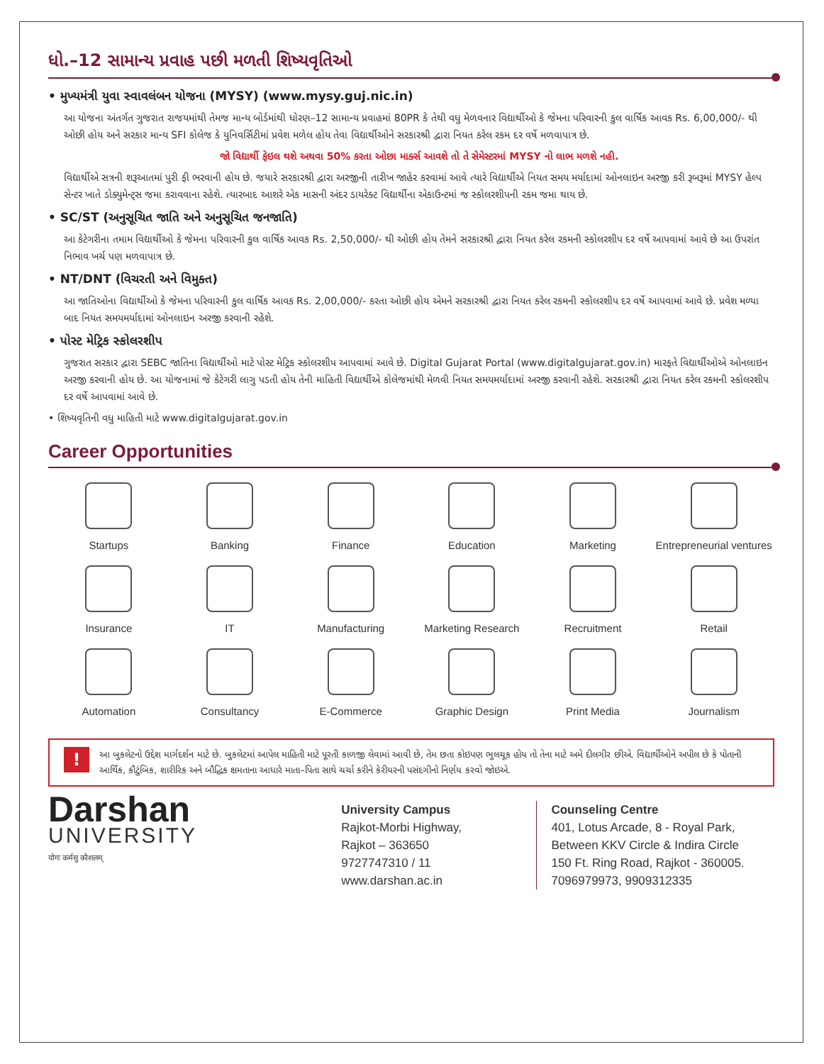ધો.–12 સામાન્ય પ્રવાહ પછી મળતી શિષ્યવૃતિઓ
• મુખ્યમંત્રી યુવા સ્વાવલંબન યોજના (MYSY) (www.mysy.guj.nic.in)
આ યોજના અંતર્ગત ગુજરાત રાજયમાંથી તેમજ માન્ય બોર્ડમાંથી ધોરણ–12 સામાન્ય પ્રવાહમાં 80PR કે તેથી વધુ મેળવનાર વિદ્યાર્થીઓ કે જેમના પરિવારની કુલ વાર્ષિક આવક Rs. 6,00,000/- થી ઓછી હોય અને સરકાર માન્ય SFI કોલેજ કે યુનિવર્સિટીમાં પ્રવેશ મળેલ હોય તેવા વિદ્યાર્થીઓને સરકારશ્રી દ્વારા નિયત કરેલ રકમ દર વર્ષે મળવાપાત્ર છે.
જો વિદ્યાર્થી ફેઇલ થશે અથવા 50% કરતા ઓછા માર્ક્સ આવશે તો તે સેમેસ્ટરમાં MYSY નો લાભ મળશે નહી.
વિદ્યાર્થીએ સત્રની શરૂઆતમાં પુરી ફી ભરવાની હોય છે. જયારે સરકારશ્રી દ્વારા અરજીની તારીખ જાહેર કરવામાં આવે ત્યારે વિદ્યાર્થીએ નિયત સમય મર્યાદામાં ઓનલાઇન અરજી કરી રૂબરૂમાં MYSY હેલ્પ સેન્ટર ખાતે ડોક્યુમેન્ટ્સ જમા કરાવવાના રહેશે. ત્યારબાદ આશરે એક માસની અંદર ડાયરેક્ટ વિદ્યાર્થીના એકાઉન્ટમાં જ સ્કોલરશીપની રકમ જમા થાય છે.
• SC/ST (અનુસૂચિત જાતિ અને અનુસૂચિત જનજાતિ)
આ કેટેગરીના તમામ વિદ્યાર્થીઓ કે જેમના પરિવારની કુલ વાર્ષિક આવક Rs. 2,50,000/- થી ઓછી હોય તેમને સરકારશ્રી દ્વારા નિયત કરેલ રકમની સ્કોલરશીપ દર વર્ષે આપવામાં આવે છે આ ઉપરાંત નિભાવ ખર્ચ પણ મળવાપાત્ર છે.
• NT/DNT (વિચરતી અને વિમુક્ત)
આ જાતિઓના વિદ્યાર્થીઓ કે જેમના પરિવારની કુલ વાર્ષિક આવક Rs. 2,00,000/- કરતા ઓછી હોય એમને સરકારશ્રી દ્વારા નિયત કરેલ રકમની સ્કોલરશીપ દર વર્ષે આપવામાં આવે છે. પ્રવેશ મળ્યા બાદ નિયત સમયમર્યાદામાં ઓનલાઇન અરજી કરવાની રહેશે.
• પોસ્ટ મેટ્રિક સ્કોલરશીપ
ગુજરાત સરકાર દ્વારા SEBC જાતિના વિદ્યાર્થીઓ માટે પોસ્ટ મેટ્રિક સ્કોલરશીપ આપવામાં આવે છે. Digital Gujarat Portal (www.digitalgujarat.gov.in) મારફતે વિદ્યાર્થીઓએ ઓનલાઇન અરજી કરવાની હોય છે. આ યોજનામાં જે કેટેગરી લાગુ પડતી હોય તેની માહિતી વિદ્યાર્થીએ કોલેજમાંથી મેળવી નિયત સમયમર્યાદામાં અરજી કરવાની રહેશે. સરકારશ્રી દ્વારા નિયત કરેલ રકમની સ્કોલરશીપ દર વર્ષે આપવામાં આવે છે.
• શિષ્યવૃતિની વધુ માહિતી માટે www.digitalgujarat.gov.in
Career Opportunities
Startups
Banking
Finance
Education
Marketing
Entrepreneurial ventures
Insurance
IT
Manufacturing
Marketing Research
Recruitment
Retail
Automation
Consultancy
E-Commerce
Graphic Design
Print Media
Journalism
આ બુકલેટનો ઉદ્દેશ માર્ગદર્શન માટે છે. બુકલેટમાં આપેલ માહિતી માટે પૂરતી કાળજી લેવામાં આવી છે, તેમ છતા કોઇપણ ભુલચૂક હોય તો તેના માટે અમે દીલગીર છીએ. વિદ્યાર્થીઓને અપીલ છે કે પોતાની આર્થિક, કૌટુંબિક, શારીરિક અને બૌદ્ધિક ક્ષમતાના આધારે માતા–પિતા સાથે ચર્ચા કરીને કેરીયરની પસંદગીનો નિર્ણય કરવો જોઇએ.
Darshan
UNIVERSITY
योगः कर्मसु कौशलम्
University Campus
Rajkot-Morbi Highway,
Rajkot – 363650
9727747310 / 11
www.darshan.ac.in
Counseling Centre
401, Lotus Arcade, 8 - Royal Park,
Between KKV Circle & Indira Circle
150 Ft. Ring Road, Rajkot - 360005.
7096979973, 9909312335